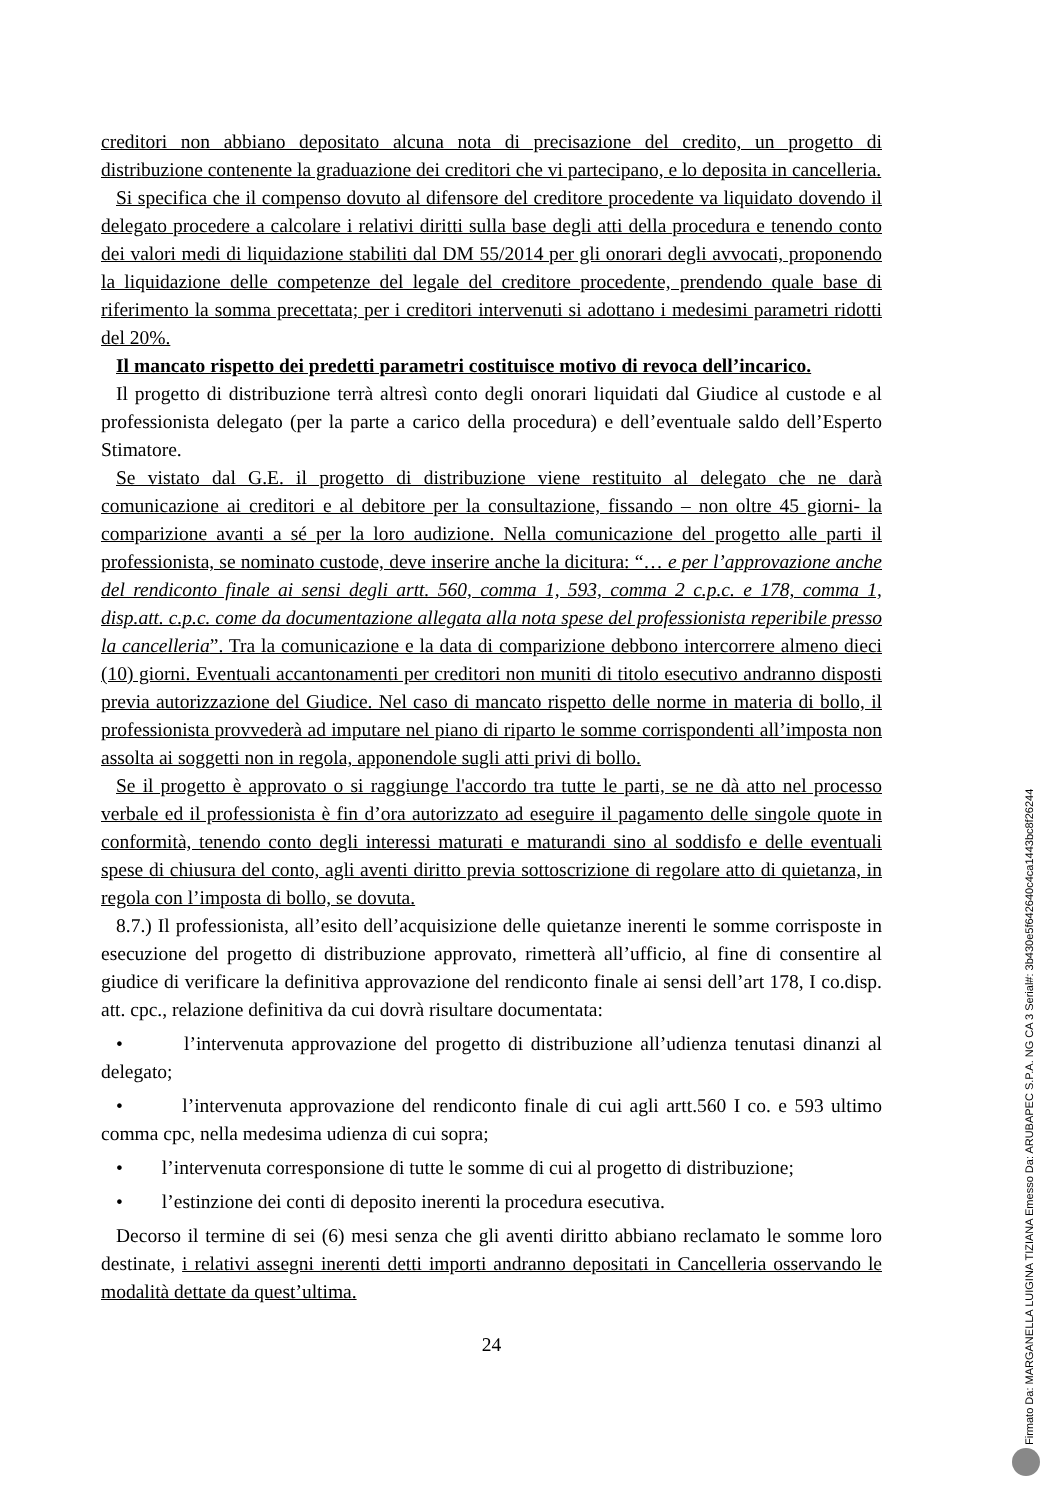creditori non abbiano depositato alcuna nota di precisazione del credito, un progetto di distribuzione contenente la graduazione dei creditori che vi partecipano, e lo deposita in cancelleria.
Si specifica che il compenso dovuto al difensore del creditore procedente va liquidato dovendo il delegato procedere a calcolare i relativi diritti sulla base degli atti della procedura e tenendo conto dei valori medi di liquidazione stabiliti dal DM 55/2014 per gli onorari degli avvocati, proponendo la liquidazione delle competenze del legale del creditore procedente, prendendo quale base di riferimento la somma precettata; per i creditori intervenuti si adottano i medesimi parametri ridotti del 20%.
Il mancato rispetto dei predetti parametri costituisce motivo di revoca dell’incarico.
Il progetto di distribuzione terrà altresì conto degli onorari liquidati dal Giudice al custode e al professionista delegato (per la parte a carico della procedura) e dell’eventuale saldo dell’Esperto Stimatore.
Se vistato dal G.E. il progetto di distribuzione viene restituito al delegato che ne darà comunicazione ai creditori e al debitore per la consultazione, fissando – non oltre 45 giorni- la comparizione avanti a sé per la loro audizione. Nella comunicazione del progetto alle parti il professionista, se nominato custode, deve inserire anche la dicitura: “… e per l’approvazione anche del rendiconto finale ai sensi degli artt. 560, comma 1, 593, comma 2 c.p.c. e 178, comma 1, disp.att. c.p.c. come da documentazione allegata alla nota spese del professionista reperibile presso la cancelleria”. Tra la comunicazione e la data di comparizione debbono intercorrere almeno dieci (10) giorni. Eventuali accantonamenti per creditori non muniti di titolo esecutivo andranno disposti previa autorizzazione del Giudice. Nel caso di mancato rispetto delle norme in materia di bollo, il professionista provvederà ad imputare nel piano di riparto le somme corrispondenti all’imposta non assolta ai soggetti non in regola, apponendole sugli atti privi di bollo.
Se il progetto è approvato o si raggiunge l'accordo tra tutte le parti, se ne dà atto nel processo verbale ed il professionista è fin d’ora autorizzato ad eseguire il pagamento delle singole quote in conformità, tenendo conto degli interessi maturati e maturandi sino al soddisfo e delle eventuali spese di chiusura del conto, agli aventi diritto previa sottoscrizione di regolare atto di quietanza, in regola con l’imposta di bollo, se dovuta.
8.7.) Il professionista, all’esito dell’acquisizione delle quietanze inerenti le somme corrisposte in esecuzione del progetto di distribuzione approvato, rimetterà all’ufficio, al fine di consentire al giudice di verificare la definitiva approvazione del rendiconto finale ai sensi dell’art 178, I co.disp. att. cpc., relazione definitiva da cui dovrà risultare documentata:
• l’intervenuta approvazione del progetto di distribuzione all’udienza tenutasi dinanzi al delegato;
• l’intervenuta approvazione del rendiconto finale di cui agli artt.560 I co. e 593 ultimo comma cpc, nella medesima udienza di cui sopra;
• l’intervenuta corresponsione di tutte le somme di cui al progetto di distribuzione;
• l’estinzione dei conti di deposito inerenti la procedura esecutiva.
Decorso il termine di sei (6) mesi senza che gli aventi diritto abbiano reclamato le somme loro destinate, i relativi assegni inerenti detti importi andranno depositati in Cancelleria osservando le modalità dettate da quest’ultima.
24
Firmato Da: MARGANELLA LUIGINA TIZIANA Emesso Da: ARUBAPEC S.P.A. NG CA 3 Serial#: 3b430e5f642640c4ca1443bc8f26244